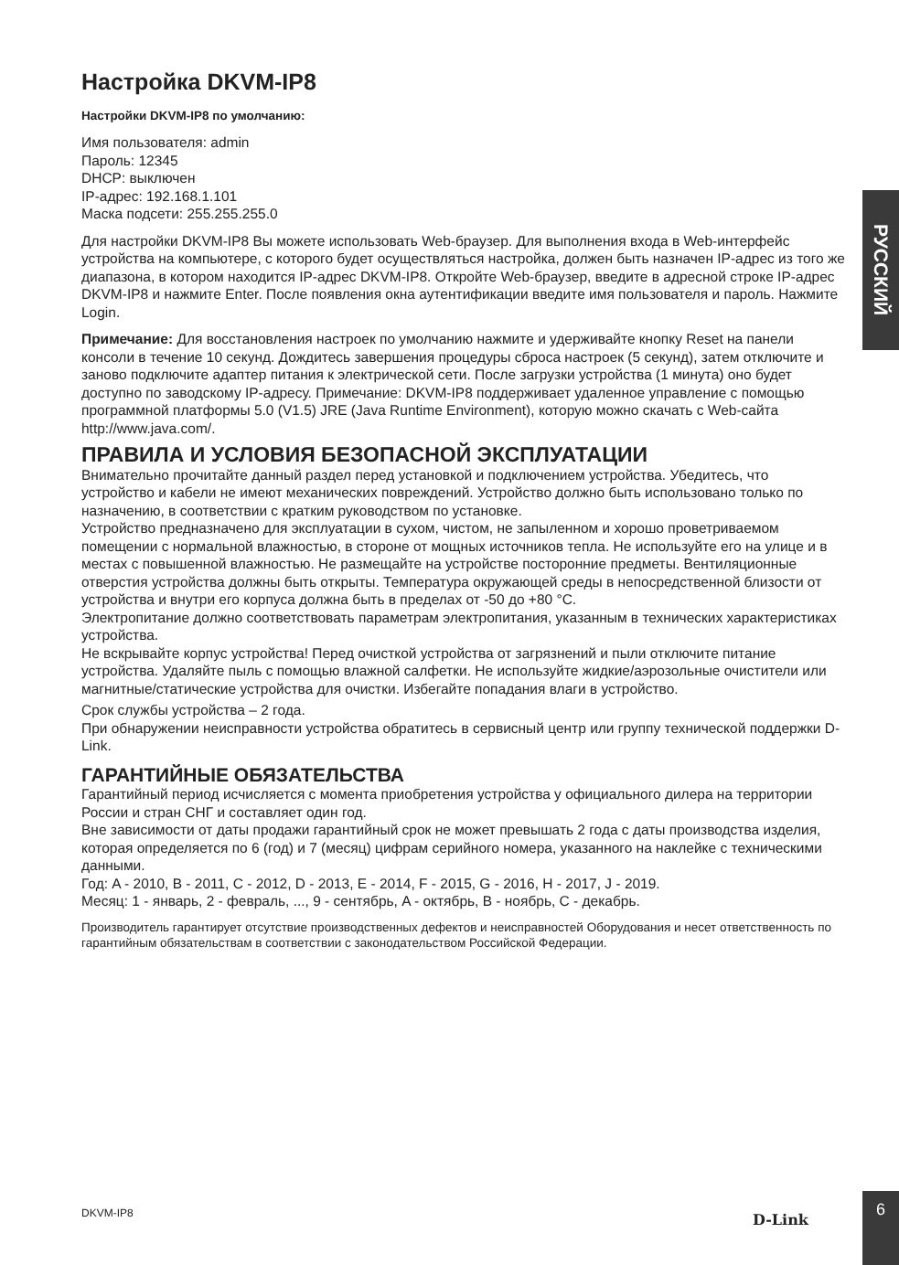Настройка DKVM-IP8
Настройки DKVM-IP8 по умолчанию:
Имя пользователя: admin
Пароль: 12345
DHCP: выключен
IP-адрес: 192.168.1.101
Маска подсети: 255.255.255.0
Для настройки DKVM-IP8 Вы можете использовать Web-браузер. Для выполнения входа в Web-интерфейс устройства на компьютере, с которого будет осуществляться настройка, должен быть назначен IP-адрес из того же диапазона, в котором находится IP-адрес DKVM-IP8. Откройте Web-браузер, введите в адресной строке IP-адрес DKVM-IP8 и нажмите Enter. После появления окна аутентификации введите имя пользователя и пароль. Нажмите Login.
Примечание: Для восстановления настроек по умолчанию нажмите и удерживайте кнопку Reset на панели консоли в течение 10 секунд. Дождитесь завершения процедуры сброса настроек (5 секунд), затем отключите и заново подключите адаптер питания к электрической сети. После загрузки устройства (1 минута) оно будет доступно по заводскому IP-адресу. Примечание: DKVM-IP8 поддерживает удаленное управление с помощью программной платформы 5.0 (V1.5) JRE (Java Runtime Environment), которую можно скачать с Web-сайта http://www.java.com/.
ПРАВИЛА И УСЛОВИЯ БЕЗОПАСНОЙ ЭКСПЛУАТАЦИИ
Внимательно прочитайте данный раздел перед установкой и подключением устройства. Убедитесь, что устройство и кабели не имеют механических повреждений. Устройство должно быть использовано только по назначению, в соответствии с кратким руководством по установке.
Устройство предназначено для эксплуатации в сухом, чистом, не запыленном и хорошо проветриваемом помещении с нормальной влажностью, в стороне от мощных источников тепла. Не используйте его на улице и в местах с повышенной влажностью. Не размещайте на устройстве посторонние предметы. Вентиляционные отверстия устройства должны быть открыты. Температура окружающей среды в непосредственной близости от устройства и внутри его корпуса должна быть в пределах от -50 до +80 °C.
Электропитание должно соответствовать параметрам электропитания, указанным в технических характеристиках устройства.
Не вскрывайте корпус устройства! Перед очисткой устройства от загрязнений и пыли отключите питание устройства. Удаляйте пыль с помощью влажной салфетки. Не используйте жидкие/аэрозольные очистители или магнитные/статические устройства для очистки. Избегайте попадания влаги в устройство.
Срок службы устройства – 2 года.
При обнаружении неисправности устройства обратитесь в сервисный центр или группу технической поддержки D-Link.
ГАРАНТИЙНЫЕ ОБЯЗАТЕЛЬСТВА
Гарантийный период исчисляется с момента приобретения устройства у официального дилера на территории России и стран СНГ и составляет один год.
Вне зависимости от даты продажи гарантийный срок не может превышать 2 года с даты производства изделия, которая определяется по 6 (год) и 7 (месяц) цифрам серийного номера, указанного на наклейке с техническими данными.
Год: A - 2010, B - 2011, C - 2012, D - 2013, E - 2014, F - 2015, G - 2016, H - 2017, J - 2019.
Месяц: 1 - январь, 2 - февраль, ..., 9 - сентябрь, A - октябрь, B - ноябрь, C - декабрь.
Производитель гарантирует отсутствие производственных дефектов и неисправностей Оборудования и несет ответственность по гарантийным обязательствам в соответствии с законодательством Российской Федерации.
РУССКИЙ
DKVM-IP8 D-Link
6